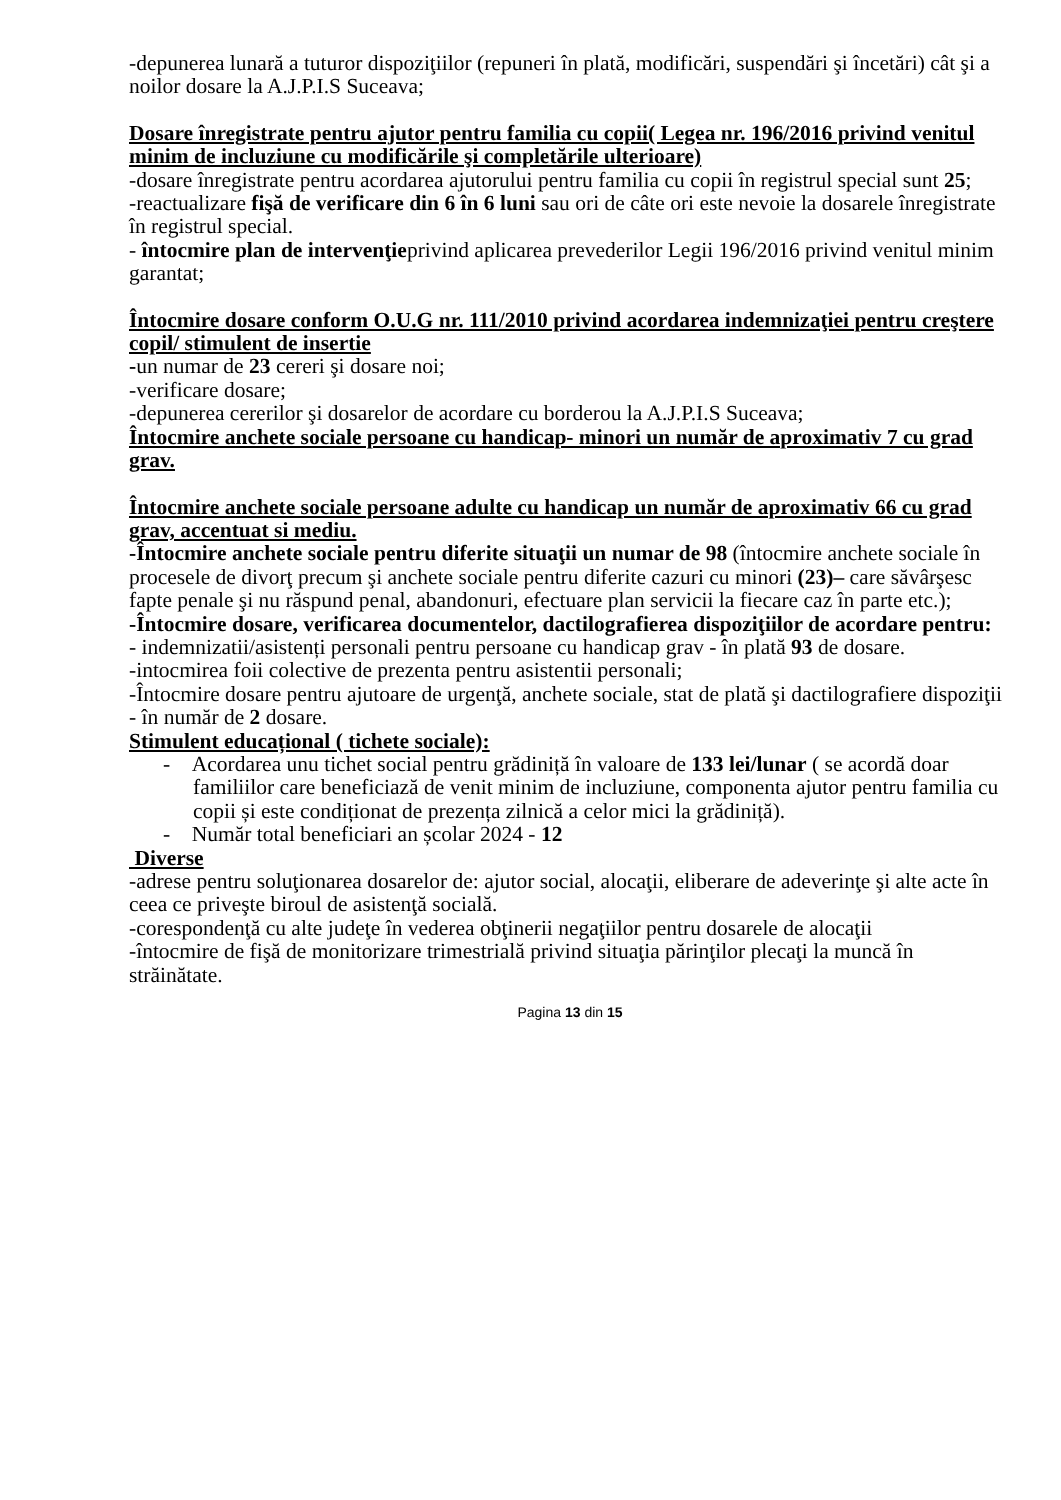-depunerea lunară a tuturor dispoziţiilor (repuneri în plată, modificări, suspendări şi încetări) cât şi a noilor dosare la A.J.P.I.S Suceava;
Dosare înregistrate pentru ajutor pentru familia cu copii( Legea nr. 196/2016 privind venitul minim de incluziune cu modificările şi completările ulterioare)
-dosare înregistrate pentru acordarea ajutorului pentru familia cu copii în registrul special sunt 25;
-reactualizare fişă de verificare din 6 în 6 luni sau ori de câte ori este nevoie la dosarele înregistrate în registrul special.
- întocmire plan de intervenţieprivind aplicarea prevederilor Legii 196/2016 privind venitul minim garantat;
Întocmire dosare conform O.U.G nr. 111/2010 privind acordarea indemnizaţiei pentru creştere copil/ stimulent de insertie
-un numar de 23 cereri şi dosare noi;
-verificare dosare;
-depunerea cererilor şi dosarelor de acordare cu borderou la A.J.P.I.S Suceava;
Întocmire anchete sociale persoane cu handicap- minori un număr de aproximativ 7 cu grad grav.
Întocmire anchete sociale persoane adulte cu handicap un număr de aproximativ 66 cu grad grav, accentuat si mediu.
-Întocmire anchete sociale pentru diferite situaţii un numar de 98 (întocmire anchete sociale în procesele de divorţ precum şi anchete sociale pentru diferite cazuri cu minori (23)– care săvârşesc fapte penale şi nu răspund penal, abandonuri, efectuare plan servicii la fiecare caz în parte etc.);
-Întocmire dosare, verificarea documentelor, dactilografierea dispoziţiilor de acordare pentru:
- indemnizatii/asistenți personali pentru persoane cu handicap grav - în plată 93 de dosare.
-intocmirea foii colective de prezenta pentru asistentii personali;
-Întocmire dosare pentru ajutoare de urgenţă, anchete sociale, stat de plată şi dactilografiere dispoziţii - în număr de 2 dosare.
Stimulent educațional ( tichete sociale):
- Acordarea unu tichet social pentru grădiniță în valoare de 133 lei/lunar ( se acordă doar familiilor care beneficiază de venit minim de incluziune, componenta ajutor pentru familia cu copii și este condiționat de prezența zilnică a celor mici la grădiniță).
- Număr total beneficiari an școlar 2024 - 12
Diverse
-adrese pentru soluţionarea dosarelor de: ajutor social, alocaţii, eliberare de adeverinţe şi alte acte în ceea ce priveşte biroul de asistenţă socială.
-corespondenţă cu alte judeţe în vederea obţinerii negaţiilor pentru dosarele de alocaţii
-întocmire de fişă de monitorizare trimestrială privind situaţia părinţilor plecaţi la muncă în străinătate.
Pagina 13 din 15